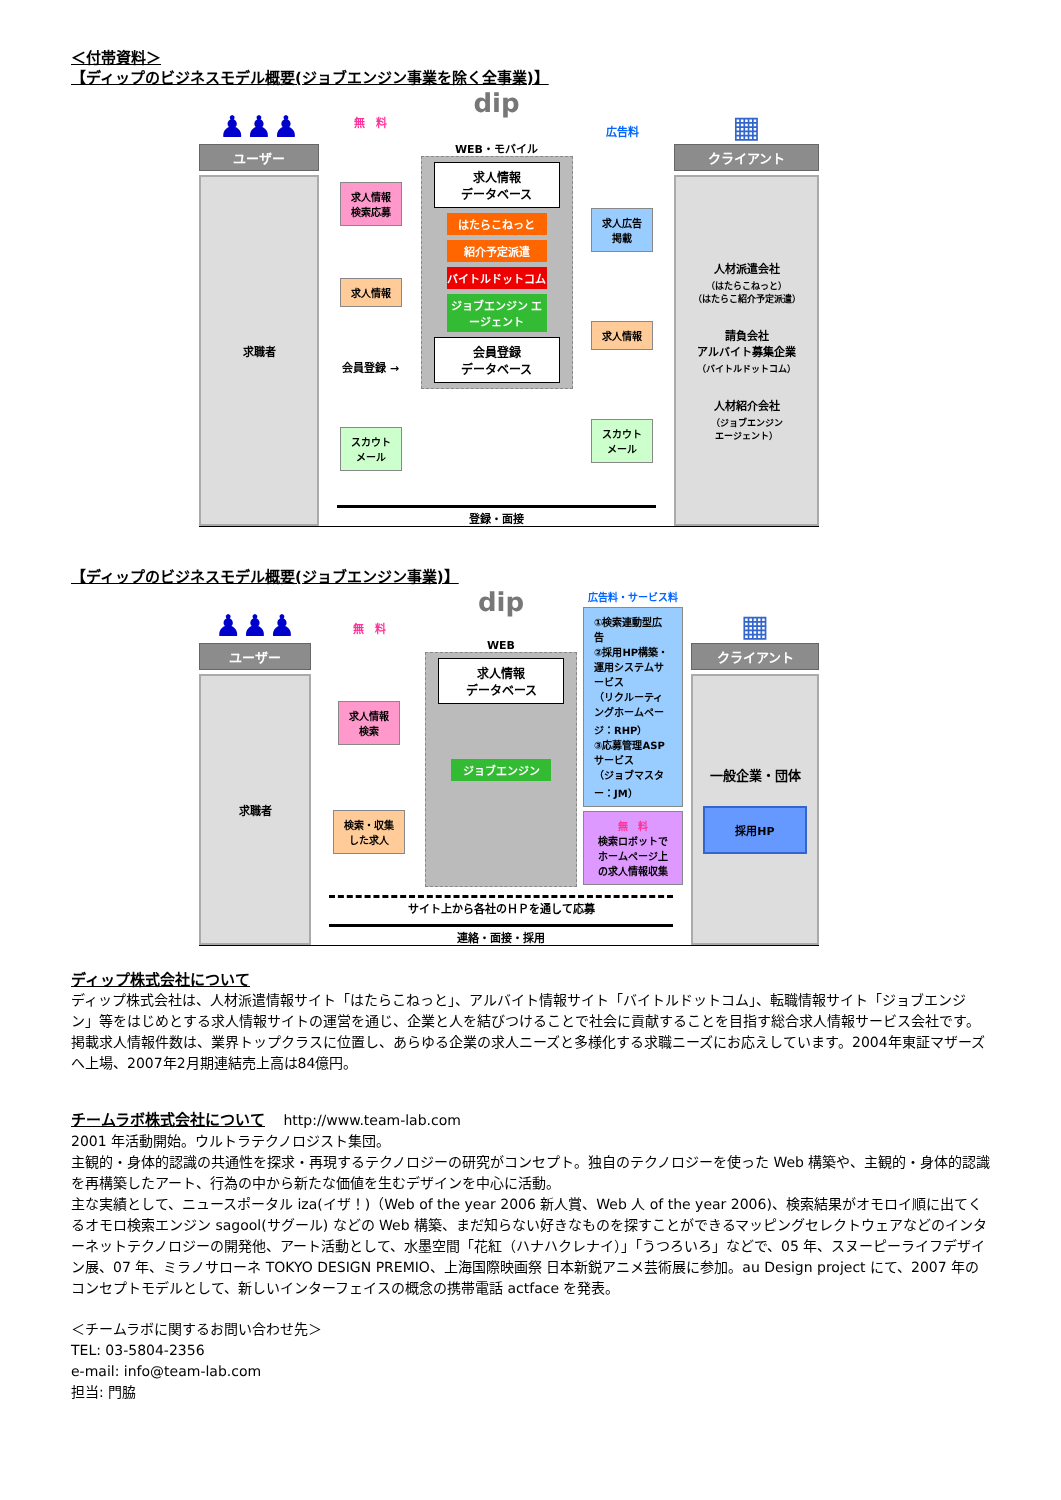＜付帯資料＞
【ディップのビジネスモデル概要(ジョブエンジン事業を除く全事業)】
♟♟♟
ユーザー
求職者
無　料
求人情報
検索応募
求人情報
会員登録 →
スカウト
メール
dip
WEB・モバイル
求人情報
データベース
はたらこねっと
紹介予定派遣
バイトルドットコム
ジョブエンジン エージェント
会員登録
データベース
広告料
求人広告
掲載
求人情報
スカウト
メール
登録・面接
▦
クライアント
人材派遣会社
（はたらこねっと）
（はたらこ紹介予定派遣）
請負会社
アルバイト募集企業
（バイトルドットコム）
人材紹介会社
（ジョブエンジン
エージェント）
【ディップのビジネスモデル概要(ジョブエンジン事業)】
♟♟♟
ユーザー
求職者
無　料
求人情報
検索
検索・収集
した求人
dip
WEB
求人情報
データベース
ジョブエンジン
広告料・サービス料
①検索連動型広告
②採用HP構築・運用システムサービス
（リクルーティングホームページ：RHP）
③応募管理ASPサービス
（ジョブマスター：JM）
無　料
検索ロボットでホームページ上の求人情報収集
サイト上から各社のＨＰを通して応募
連絡・面接・採用
▦
クライアント
一般企業・団体
採用HP
ディップ株式会社について
ディップ株式会社は、人材派遣情報サイト「はたらこねっと」、アルバイト情報サイト「バイトルドットコム」、転職情報サイト「ジョブエンジン」等をはじめとする求人情報サイトの運営を通じ、企業と人を結びつけることで社会に貢献することを目指す総合求人情報サービス会社です。掲載求人情報件数は、業界トップクラスに位置し、あらゆる企業の求人ニーズと多様化する求職ニーズにお応えしています。2004年東証マザーズへ上場、2007年2月期連結売上高は84億円。
チームラボ株式会社について　 http://www.team-lab.com
2001 年活動開始。ウルトラテクノロジスト集団。
主観的・身体的認識の共通性を探求・再現するテクノロジーの研究がコンセプト。独自のテクノロジーを使った Web 構築や、主観的・身体的認識を再構築したアート、行為の中から新たな価値を生むデザインを中心に活動。
主な実績として、ニュースポータル iza(イザ！)（Web of the year 2006 新人賞、Web 人 of the year 2006)、検索結果がオモロイ順に出てくるオモロ検索エンジン sagool(サグール) などの Web 構築、まだ知らない好きなものを探すことができるマッピングセレクトウェアなどのインターネットテクノロジーの開発他、アート活動として、水墨空間「花紅（ハナハクレナイ）」「うつろいろ」などで、05 年、スヌーピーライフデザイン展、07 年、ミラノサローネ TOKYO DESIGN PREMIO、上海国際映画祭 日本新鋭アニメ芸術展に参加。au Design project にて、2007 年のコンセプトモデルとして、新しいインターフェイスの概念の携帯電話 actface を発表。
＜チームラボに関するお問い合わせ先＞
TEL: 03-5804-2356
e-mail: info@team-lab.com
担当: 門脇